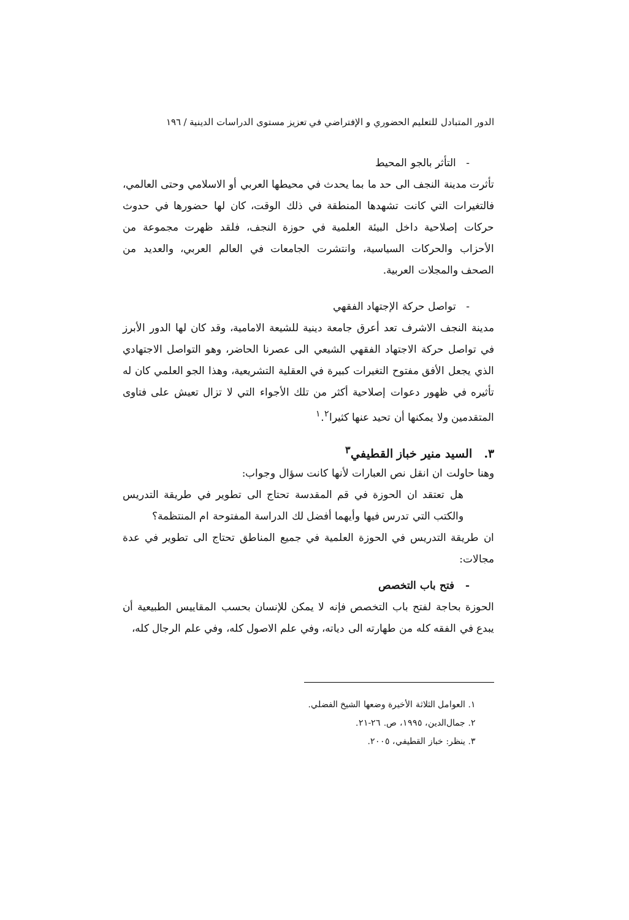الدور المتبادل للتعليم الحضوري و الإفتراضي في تعزيز مستوى الدراسات الدينية / ١٩٦
- التأثر بالجو المحيط
تأثرت مدينة النجف الى حد ما بما يحدث في محيطها العربي أو الاسلامي وحتى العالمي، فالتغيرات التي كانت تشهدها المنطقة في ذلك الوقت، كان لها حضورها في حدوث حركات إصلاحية داخل البيئة العلمية في حوزة النجف، فلقد ظهرت مجموعة من الأحزاب والحركات السياسية، وانتشرت الجامعات في العالم العربي، والعديد من الصحف والمجلات العربية.
- تواصل حركة الإجتهاد الفقهي
مدينة النجف الاشرف تعد أعرق جامعة دينية للشيعة الامامية، وقد كان لها الدور الأبرز في تواصل حركة الاجتهاد الفقهي الشيعي الى عصرنا الحاضر، وهو التواصل الاجتهادي الذي يجعل الأفق مفتوح التغيرات كبيرة في العقلية التشريعية، وهذا الجو العلمي كان له تأثيره في ظهور دعوات إصلاحية أكثر من تلك الأجواء التي لا تزال تعيش على فتاوى المتقدمين ولا يمكنها أن تحيد عنها كثيرا<sup>١</sup>.<sup>٢</sup>
٣. السيد منير خباز القطيفي<sup>٣</sup>
وهنا حاولت ان انقل نص العبارات لأنها كانت سؤال وجواب:
هل تعتقد ان الحوزة في قم المقدسة تحتاج الى تطوير في طريقة التدريس والكتب التي تدرس فيها وأيهما أفضل لك الدراسة المفتوحة ام المنتظمة؟
ان طريقة التدريس في الحوزة العلمية في جميع المناطق تحتاج الى تطوير في عدة مجالات:
- فتح باب التخصص
الحوزة بحاجة لفتح باب التخصص فإنه لا يمكن للإنسان بحسب المقاييس الطبيعية أن يبدع في الفقه كله من طهارته الى دياته، وفي علم الاصول كله، وفي علم الرجال كله،
١. العوامل الثلاثة الأخيرة وضعها الشيخ الفضلي.
٢. جمال‌الدين، ١٩٩٥، ص. ٢٦-٢١.
٣. ينظر: خباز القطيفي، ٢٠٠٥.